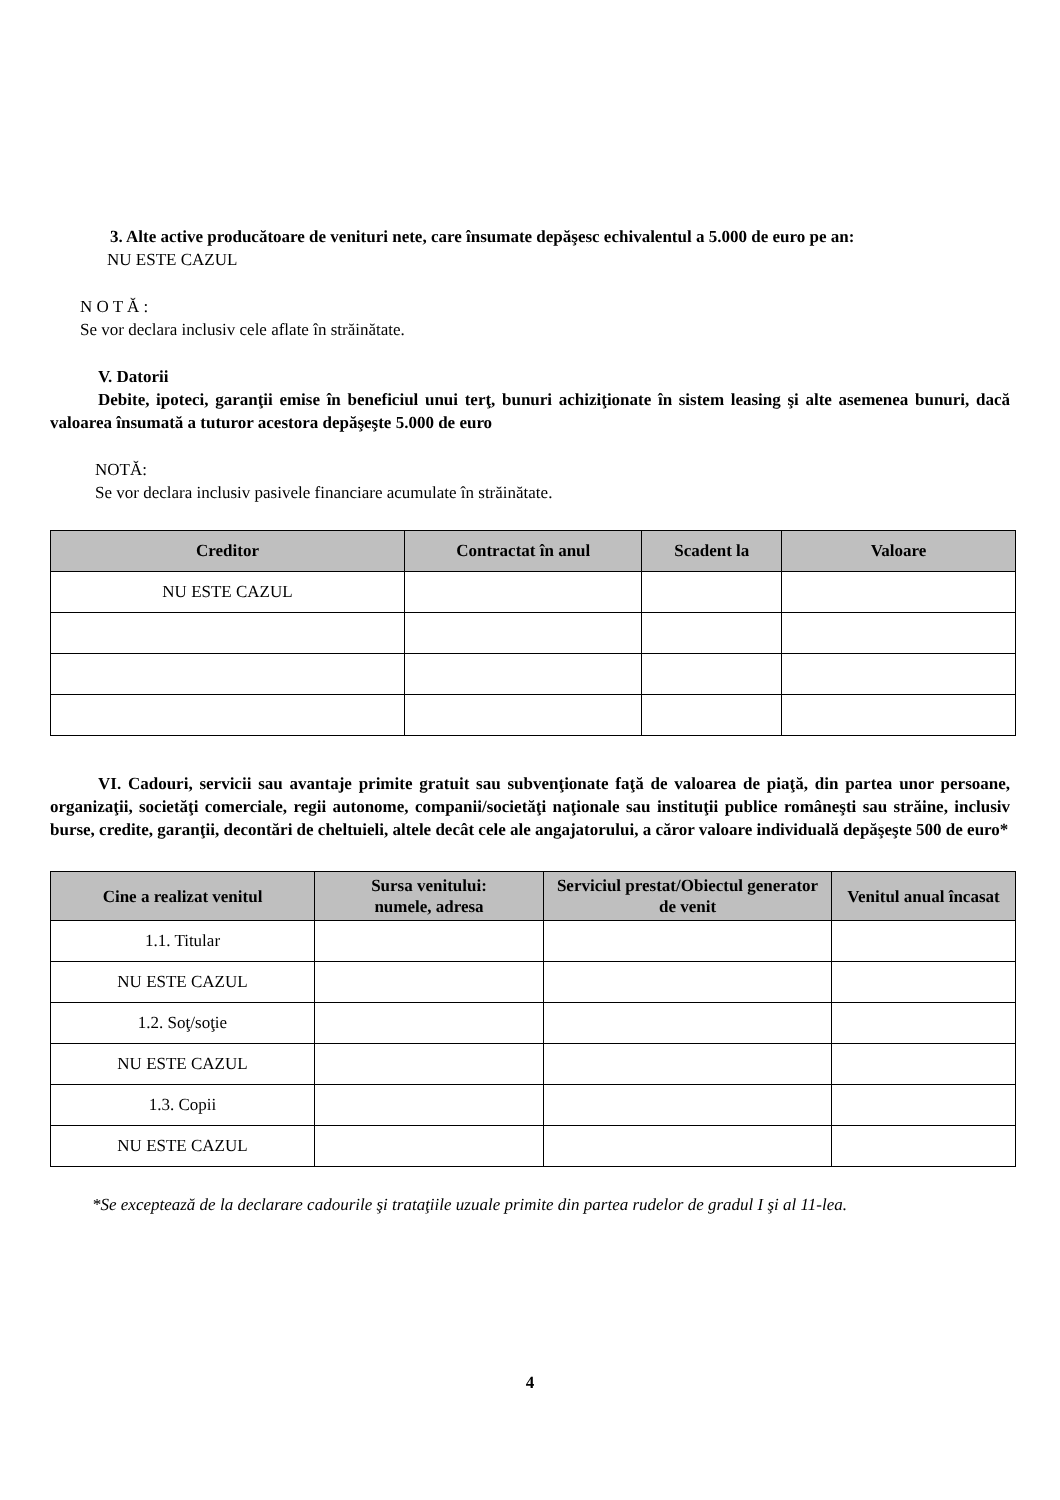3. Alte active producătoare de venituri nete, care însumate depăşesc echivalentul a 5.000 de euro pe an:
NU ESTE CAZUL
N O T Ă :
Se vor declara inclusiv cele aflate în străinătate.
V. Datorii
Debite, ipoteci, garanţii emise în beneficiul unui terţ, bunuri achiziţionate în sistem leasing şi alte asemenea bunuri, dacă valoarea însumată a tuturor acestora depăşeşte 5.000 de euro
NOTĂ:
Se vor declara inclusiv pasivele financiare acumulate în străinătate.
| Creditor | Contractat în anul | Scadent la | Valoare |
| --- | --- | --- | --- |
| NU ESTE CAZUL | | | |
VI. Cadouri, servicii sau avantaje primite gratuit sau subvenţionate faţă de valoarea de piaţă, din partea unor persoane, organizaţii, societăţi comerciale, regii autonome, companii/societăţi naţionale sau instituţii publice româneşti sau străine, inclusiv burse, credite, garanţii, decontări de cheltuieli, altele decât cele ale angajatorului, a căror valoare individuală depăşeşte 500 de euro*
| Cine a realizat venitul | Sursa venitului: numele, adresa | Serviciul prestat/Obiectul generator de venit | Venitul anual încasat |
| --- | --- | --- | --- |
| 1.1. Titular | | | |
| NU ESTE CAZUL | | | |
| 1.2. Soţ/soţie | | | |
| NU ESTE CAZUL | | | |
| 1.3. Copii | | | |
| NU ESTE CAZUL | | | |
*Se exceptează de la declarare cadourile şi trataţiile uzuale primite din partea rudelor de gradul I şi al 11-lea.
4